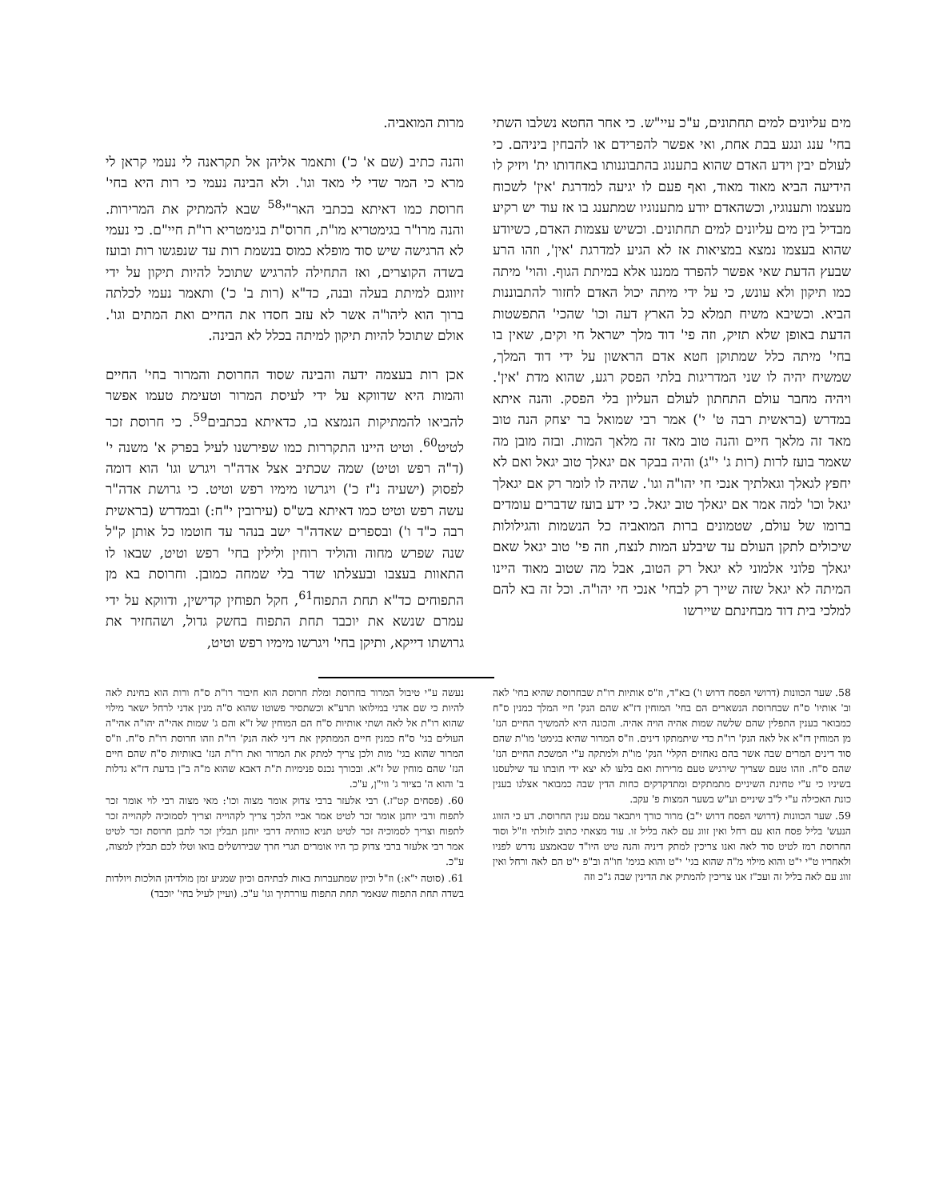מים עליונים למים תחתונים, ע"כ עיי"ש. כי אחר החטא נשלבו השתי בחי' ענג ונגע בבת אחת, ואי אפשר להפרידם או להבחין ביניהם. כי לעולם יבין וידע האדם שהוא בתענוג בהתבוננותו באחדותו ית' ויזיק לו הידיעה הביא מאוד מאוד, ואף פעם לו יגיעה למדרגת 'אין' לשכוח מעצמו ותענוגיו, וכשהאדם יודע מתענוגיו שמתענג בו אז עוד יש רקיע מבדיל בין מים עליונים למים תחתונים. וכשיש עצמות האדם, כשיודע שהוא בעצמו נמצא במציאות אז לא הגיע למדרגת 'אין', וזהו הרע שבעץ הדעת שאי אפשר להפרד ממננו אלא במיתת הגוף. והוי' מיתה כמו תיקון ולא עונש, כי על ידי מיתה יכול האדם לחזור להתבוננות הביא. וכשיבא משיח תמלא כל הארץ דעה וכו' שהכי' התפשטות הדעת באופן שלא תזיק, וזה פי' דוד מלך ישראל חי וקים, שאין בו בחי' מיתה כלל שמתוקן חטא אדם הראשון על ידי דוד המלך, שמשיח יהיה לו שני המדריגות בלתי הפסק רגע, שהוא מדת 'אין'. ויהיה מחבר עולם התחתון לעולם העליון בלי הפסק. והנה איתא במדרש (בראשית רבה ט' י') אמר רבי שמואל בר יצחק הנה טוב מאד זה מלאך חיים והנה טוב מאד זה מלאך המות. ובזה מובן מה שאמר בועז לרות (רות ג' י"ג) והיה בבקר אם יגאלך טוב יגאל ואם לא יחפץ לגאלך וגאלתיך אנכי חי יהו"ה וגו'. שהיה לו לומר רק אם יגאלך יגאל וכו' למה אמר אם יגאלך טוב יגאל. כי ידע בועז שדברים עומדים ברומו של עולם, שטמונים ברות המואביה כל הנשמות והגילולות שיכולים לתקן העולם עד שיבלע המות לנצח, וזה פי' טוב יגאל שאם יגאלך פלוני אלמוני לא יגאל רק הטוב, אבל מה שטוב מאוד היינו המיתה לא יגאל שזה שייך רק לבחי' אנכי חי יהו"ה. וכל זה בא להם למלכי בית דוד מבחינתם שיירשו
מרות המואביה.
והנה כתיב (שם א' כ') ותאמר אליהן אל תקראנה לי נעמי קראן לי מרא כי המר שדי לי מאד וגו'. ולא הבינה נעמי כי רות היא בחי' חרוסת כמו דאיתא בכתבי האר"י<sup>58</sup> שבא להמתיק את המרירות. והנה מרו"ר בגימטריא מו"ת, חרוס"ת בגימטריא רו"ת חיי"ם. כי נעמי לא הרגישה שיש סוד מופלא כמוס בנשמת רות עד שנפגשו רות ובועז בשדה הקוצרים, ואז התחילה להרגיש שתוכל להיות תיקון על ידי זיווגם למיתת בעלה ובנה, כד"א (רות ב' כ') ותאמר נעמי לכלתה ברוך הוא ליהו"ה אשר לא עזב חסדו את החיים ואת המתים וגו'. אולם שתוכל להיות תיקון למיתה בכלל לא הבינה.
אכן רות בעצמה ידעה והבינה שסוד החרוסת והמרור בחי' החיים והמות היא שדווקא על ידי לעיסת המרור וטעימת טעמו אפשר להביאו להמתיקות הנמצא בו, כדאיתא בכתבים<sup>59</sup>. כי חרוסת זכר לטיט<sup>60</sup>. וטיט היינו התקררות כמו שפירשנו לעיל בפרק א' משנה י' (ד"ה רפש וטיט) שמה שכתיב אצל אדה"ר ויגרש וגו' הוא דומה לפסוק (ישעיה נ"ז כ') ויגרשו מימיו רפש וטיט. כי גרושת אדה"ר עשה רפש וטיט כמו דאיתא בש"ס (עירובין י"ח:) ובמדרש (בראשית רבה כ"ד ו') ובספרים שאדה"ר ישב בנהר עד חוטמו כל אותן ק"ל שנה שפרש מחוה והוליד רוחין ולילין בחי' רפש וטיט, שבאו לו התאוות בעצבו ובעצלתו שדר בלי שמחה כמובן. וחרוסת בא מן התפוחים כד"א תחת התפוח<sup>61</sup>, חקל תפוחין קדישין, ודווקא על ידי עמרם שנשא את יוכבד תחת התפוח בחשק גדול, ושהחזיר את גרושתו דייקא, ותיקן בחי' ויגרשו מימיו רפש וטיט,
58. שער הכוונות (דרושי הפסח דרוש ו') בא"ד, וז"ס אותיות רו"ת שבחרוסת שהיא בחי' לאה וב' אותיו' ס"ח שבחרוסת הנשארים הם בחי' המוחין דז"א שהם הנק' חיי המלך כמנין ס"ח כמבואר בענין התפלין שהם שלשה שמות אהיה הויה אהיה. והכונה היא להמשיך החיים הנז' מן המוחין דז"א אל לאה הנק' רו"ת כדי שיתמתקו דינים. וז"ס המרור שהיא בגימט' מו"ת שהם סוד דינים המרים שבה אשר בהם נאחזים הקלי' הנק' מו"ת ולמתקה ע"י המשכת החיים הנז' שהם ס"ח. וזהו טעם שצריך שירגיש טעם מרירות ואם בלעו לא יצא ידי חובתו עד שילעסנו בשיניו כי ע"י טחינת השיניים מתמתקים ומתדקדקים כחות הדין שבה כמבואר אצלנו בענין כונת האכילה ע"י ל"ב שיניים וע"ש בשער המצות פ' עקב.
59. שער הכוונות (דרושי הפסח דרוש י"ב) מרור כורך ויתבאר עמם ענין החרוסת. דע כי הזווג הנעש' בליל פסח הוא עם רחל ואין זווג עם לאה בליל זו. עוד מצאתי כתוב לזולתי וז"ל וסוד החרוסת רמז לטיט סוד לאה ואנו צריכין למתק דיניה והנה טיט היו"ד שבאמצע נדרש לפניו ולאחריו ט"י י"ט והוא מילוי מ"ה שהוא בגי' י"ט והוא בגימ' חו"ה וב"פ י"ט הם לאה ורחל ואין זווג עם לאה בליל זה ועכ"ז אנו צריכין להמתיק את הדינין שבה ג"כ וזה
נעשה ע"י טיבול המרור בחרוסת ומלת חרוסת הוא חיבור רו"ת ס"ח ורות הוא בחינת לאה להיות כי שם אדני במילואו תרע"א וכשתסיר פשוטו שהוא ס"ה מנין אדני לרחל ישאר מילוי שהוא רו"ת אל לאה ושתי אותיות ס"ח הם המוחין של ז"א והם ג' שמות אהי"ה יהו"ה אהי"ה העולים בגי' ס"ח כמנין חיים הממתקין את דיני לאה הנק' רו"ת וזהו חרוסת רו"ת ס"ח. וז"ס המרור שהוא בגי' מות ולכן צריך למתק את המרור ואת רו"ת הנז' באותיות ס"ח שהם חיים הנז' שהם מוחין של ז"א. ובכורך נכנס פנימיות ת"ת דאבא שהוא מ"ה ב"ן בדעת דז"א גדלות ב' והוא ה' בציור ג' ווי"ן, ע"כ.
60. (פסחים קט"ז.) רבי אלעזר ברבי צדוק אומר מצוה וכו': מאי מצוה רבי לוי אומר זכר לתפוח ורבי יוחנן אומר זכר לטיט אמר אביי הלכך צריך לקהוייה וצריך לסמוכיה לקהוייה זכר לתפוח וצריך לסמוכיה זכר לטיט תניא כוותיה דרבי יוחנן תבלין זכר לתבן חרוסת זכר לטיט אמר רבי אלעזר ברבי צדוק כך היו אומרים תגרי חרך שבירושלים בואו וטלו לכם תבלין למצוה, ע"כ.
61. (סוטה י"א:) וז"ל וכיון שמתעברות באות לבתיהם וכיון שמגיע זמן מולדיהן הולכות ויולדות בשדה תחת התפוח שנאמר תחת התפוח עוררתיך וגו' ע"כ. (ועיין לעיל בחי' יוכבד)